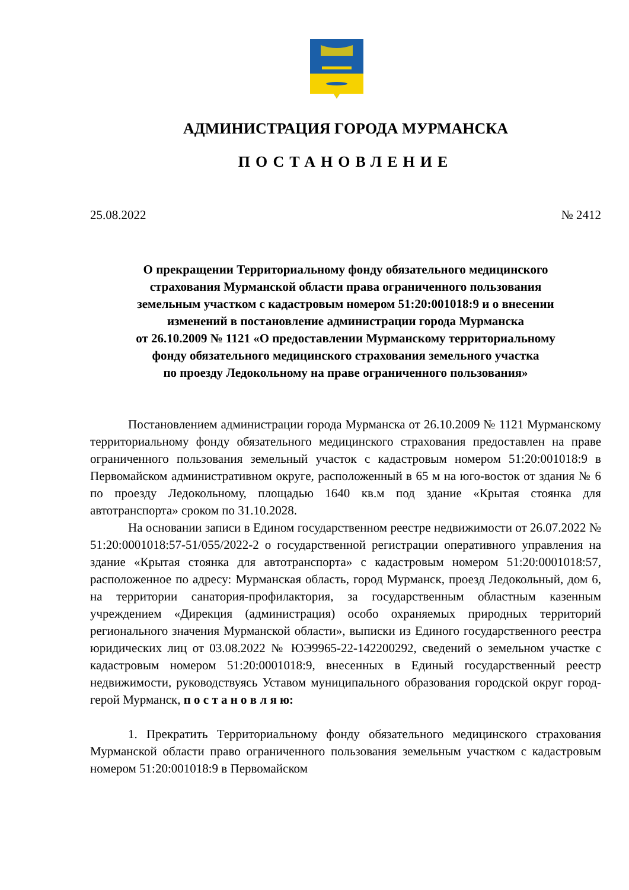АДМИНИСТРАЦИЯ ГОРОДА МУРМАНСКА
ПОСТАНОВЛЕНИЕ
25.08.2022 № 2412
О прекращении Территориальному фонду обязательного медицинского
страхования Мурманской области права ограниченного пользования
земельным участком с кадастровым номером 51:20:001018:9 и о внесении
изменений в постановление администрации города Мурманска
от 26.10.2009 № 1121 «О предоставлении Мурманскому территориальному
фонду обязательного медицинского страхования земельного участка
по проезду Ледокольному на праве ограниченного пользования»
Постановлением администрации города Мурманска от 26.10.2009 № 1121 Мурманскому территориальному фонду обязательного медицинского страхования предоставлен на праве ограниченного пользования земельный участок с кадастровым номером 51:20:001018:9 в Первомайском административном округе, расположенный в 65 м на юго-восток от здания № 6 по проезду Ледокольному, площадью 1640 кв.м под здание «Крытая стоянка для автотранспорта» сроком по 31.10.2028.
На основании записи в Едином государственном реестре недвижимости от 26.07.2022 № 51:20:0001018:57-51/055/2022-2 о государственной регистрации оперативного управления на здание «Крытая стоянка для автотранспорта» с кадастровым номером 51:20:0001018:57, расположенное по адресу: Мурманская область, город Мурманск, проезд Ледокольный, дом 6, на территории санатория-профилактория, за государственным областным казенным учреждением «Дирекция (администрация) особо охраняемых природных территорий регионального значения Мурманской области», выписки из Единого государственного реестра юридических лиц от 03.08.2022 № ЮЭ9965-22-142200292, сведений о земельном участке с кадастровым номером 51:20:0001018:9, внесенных в Единый государственный реестр недвижимости, руководствуясь Уставом муниципального образования городской округ город-герой Мурманск, п о с т а н о в л я ю:
1. Прекратить Территориальному фонду обязательного медицинского страхования Мурманской области право ограниченного пользования земельным участком с кадастровым номером 51:20:001018:9 в Первомайском